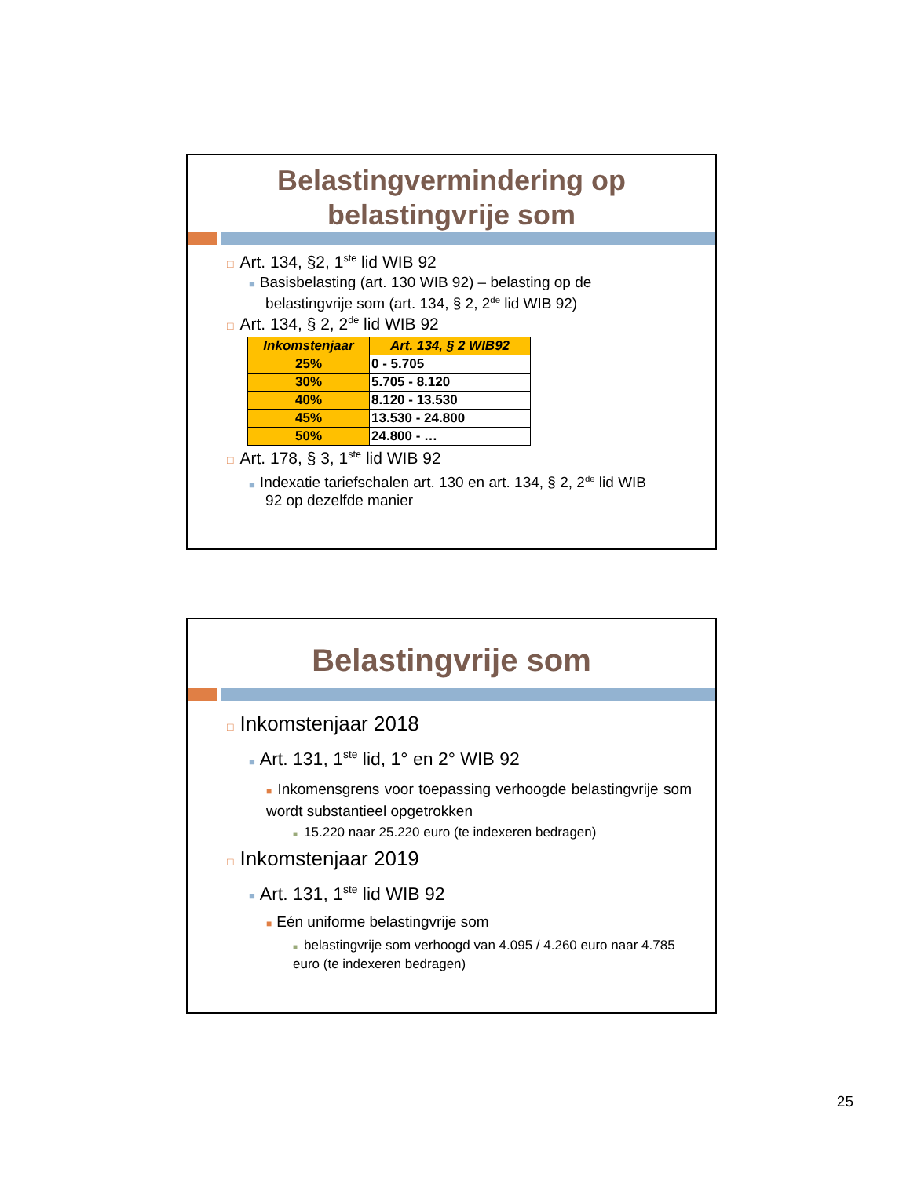Belastingvermindering op
belastingvrije som
□ Art. 134, §2, 1<sup>ste</sup> lid WIB 92
■ Basisbelasting (art. 130 WIB 92) – belasting op de
belastingvrije som (art. 134, § 2, 2<sup>de</sup> lid WIB 92)
□ Art. 134, § 2, 2<sup>de</sup> lid WIB 92
| Inkomstenjaar | Art. 134, § 2 WIB92 |
| --- | --- |
| 25% | 0 - 5.705 |
| 30% | 5.705 - 8.120 |
| 40% | 8.120 - 13.530 |
| 45% | 13.530 - 24.800 |
| 50% | 24.800 - … |
□ Art. 178, § 3, 1<sup>ste</sup> lid WIB 92
■ Indexatie tariefschalen art. 130 en art. 134, § 2, 2<sup>de</sup> lid WIB
92 op dezelfde manier
Belastingvrije som
□ Inkomstenjaar 2018
■ Art. 131, 1<sup>ste</sup> lid, 1° en 2° WIB 92
■ Inkomensgrens voor toepassing verhoogde belastingvrije som wordt substantieel opgetrokken
■ 15.220 naar 25.220 euro (te indexeren bedragen)
□ Inkomstenjaar 2019
■ Art. 131, 1<sup>ste</sup> lid WIB 92
■ Eén uniforme belastingvrije som
■ belastingvrije som verhoogd van 4.095 / 4.260 euro naar 4.785 euro (te indexeren bedragen)
25